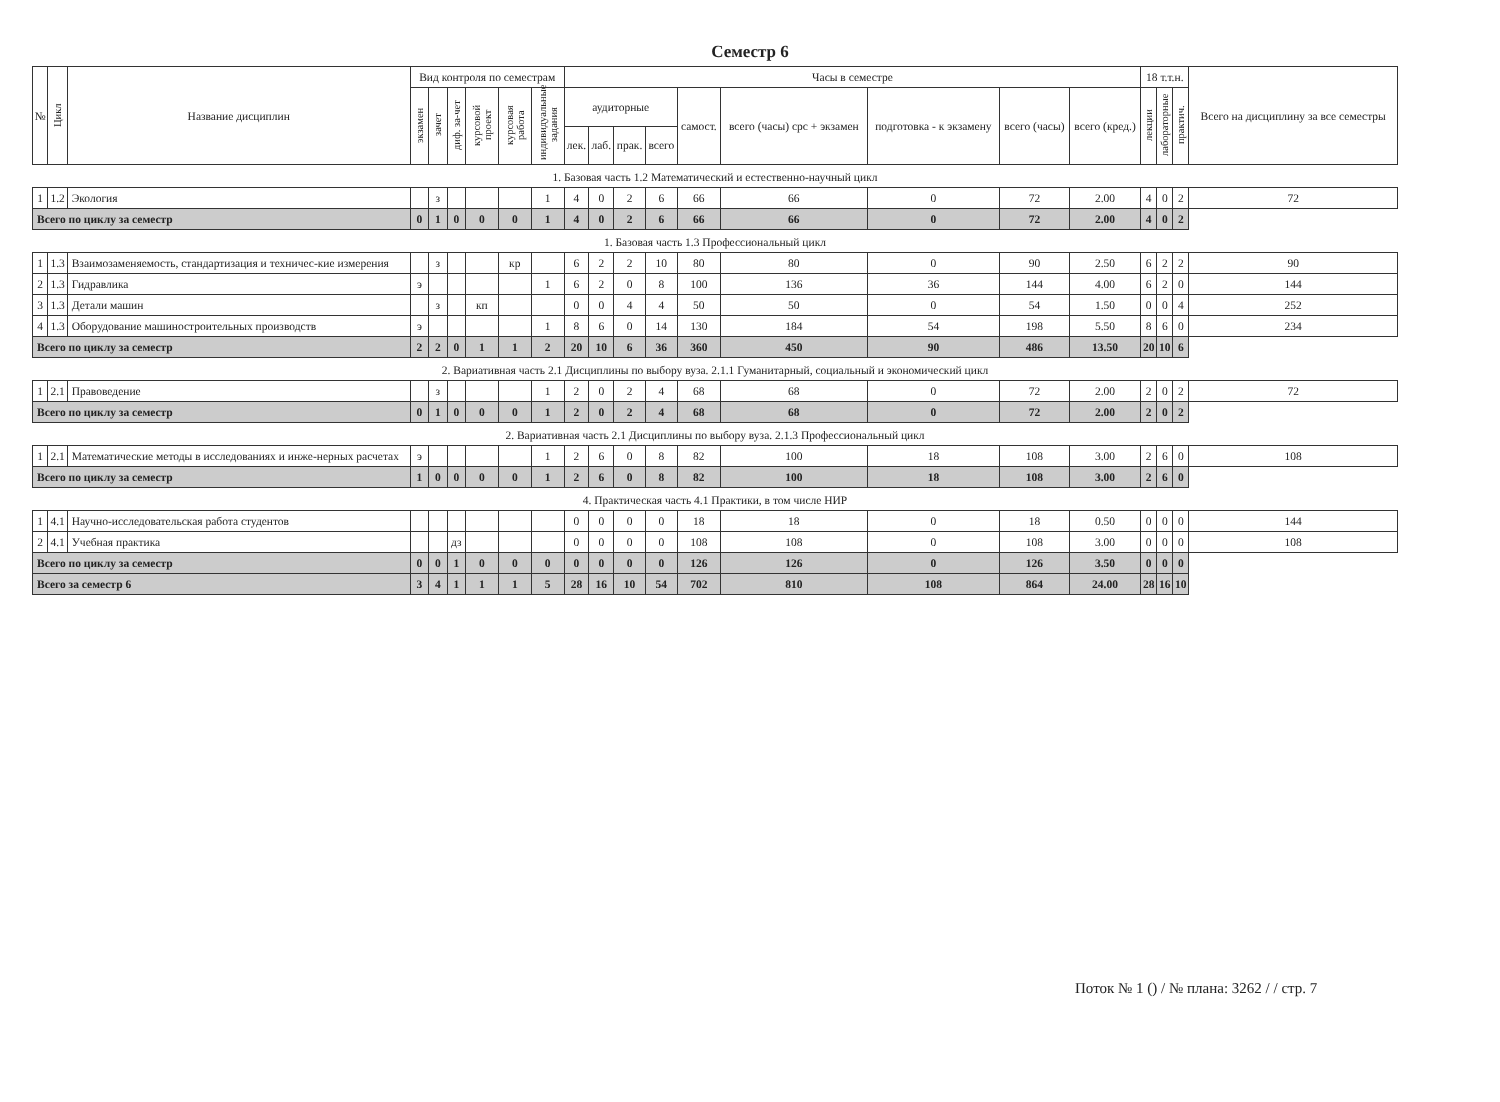Семестр 6
| № | Цикл | Название дисциплин | Вид контроля по семестрам | | | | | | Часы в семестре | | | | | | | | | 18 т.т.н. | | | Всего на дисциплину за все семестры |
| --- | --- | --- | --- | --- | --- | --- | --- | --- | --- | --- | --- | --- | --- | --- | --- | --- | --- | --- | --- | --- | --- |
| | | | экзамен | зачет | диф. за-чет | курсовой проект | курсовая работа | индивидуальные задания | аудиторные | | | | самост. | всего (часы) срс + экзамен | подготовка - к экзамену | всего (часы) | всего (кред.) | лекции | лабораторные | практич. | |
| | | | | | | | | | лек. | лаб. | прак. | всего | | | | | | | | | |
| 1. Базовая часть 1.2 Математический и естественно-научный цикл | | | | | | | | | | | | | | | | | | | | | |
| 1 | 1.2 | Экология | | з | | | | 1 | 4 | 0 | 2 | 6 | 66 | 66 | 0 | 72 | 2.00 | 4 | 0 | 2 | 72 |
| Всего по циклу за семестр | | | 0 | 1 | 0 | 0 | 0 | 1 | 4 | 0 | 2 | 6 | 66 | 66 | 0 | 72 | 2.00 | 4 | 0 | 2 | |
| 1. Базовая часть 1.3 Профессиональный цикл | | | | | | | | | | | | | | | | | | | | | |
| 1 | 1.3 | Взаимозаменяемость, стандартизация и техничес-кие измерения | | з | | | кр | | 6 | 2 | 2 | 10 | 80 | 80 | 0 | 90 | 2.50 | 6 | 2 | 2 | 90 |
| 2 | 1.3 | Гидравлика | э | | | | | 1 | 6 | 2 | 0 | 8 | 100 | 136 | 36 | 144 | 4.00 | 6 | 2 | 0 | 144 |
| 3 | 1.3 | Детали машин | | з | | кп | | | 0 | 0 | 4 | 4 | 50 | 50 | 0 | 54 | 1.50 | 0 | 0 | 4 | 252 |
| 4 | 1.3 | Оборудование машиностроительных производств | э | | | | | 1 | 8 | 6 | 0 | 14 | 130 | 184 | 54 | 198 | 5.50 | 8 | 6 | 0 | 234 |
| Всего по циклу за семестр | | | 2 | 2 | 0 | 1 | 1 | 2 | 20 | 10 | 6 | 36 | 360 | 450 | 90 | 486 | 13.50 | 20 | 10 | 6 | |
| 2. Вариативная часть 2.1 Дисциплины по выбору вуза. 2.1.1 Гуманитарный, социальный и экономический цикл | | | | | | | | | | | | | | | | | | | | | |
| 1 | 2.1 | Правоведение | | з | | | | 1 | 2 | 0 | 2 | 4 | 68 | 68 | 0 | 72 | 2.00 | 2 | 0 | 2 | 72 |
| Всего по циклу за семестр | | | 0 | 1 | 0 | 0 | 0 | 1 | 2 | 0 | 2 | 4 | 68 | 68 | 0 | 72 | 2.00 | 2 | 0 | 2 | |
| 2. Вариативная часть 2.1 Дисциплины по выбору вуза. 2.1.3 Профессиональный цикл | | | | | | | | | | | | | | | | | | | | | |
| 1 | 2.1 | Математические методы в исследованиях и инже-нерных расчетах | э | | | | | 1 | 2 | 6 | 0 | 8 | 82 | 100 | 18 | 108 | 3.00 | 2 | 6 | 0 | 108 |
| Всего по циклу за семестр | | | 1 | 0 | 0 | 0 | 0 | 1 | 2 | 6 | 0 | 8 | 82 | 100 | 18 | 108 | 3.00 | 2 | 6 | 0 | |
| 4. Практическая часть 4.1 Практики, в том числе НИР | | | | | | | | | | | | | | | | | | | | | |
| 1 | 4.1 | Научно-исследовательская работа студентов | | | | | | | 0 | 0 | 0 | 0 | 18 | 18 | 0 | 18 | 0.50 | 0 | 0 | 0 | 144 |
| 2 | 4.1 | Учебная практика | | | дз | | | | 0 | 0 | 0 | 0 | 108 | 108 | 0 | 108 | 3.00 | 0 | 0 | 0 | 108 |
| Всего по циклу за семестр | | | 0 | 0 | 1 | 0 | 0 | 0 | 0 | 0 | 0 | 0 | 126 | 126 | 0 | 126 | 3.50 | 0 | 0 | 0 | |
| Всего за семестр 6 | | | 3 | 4 | 1 | 1 | 1 | 5 | 28 | 16 | 10 | 54 | 702 | 810 | 108 | 864 | 24.00 | 28 | 16 | 10 | |
Поток № 1 () / № плана: 3262 / / стр. 7